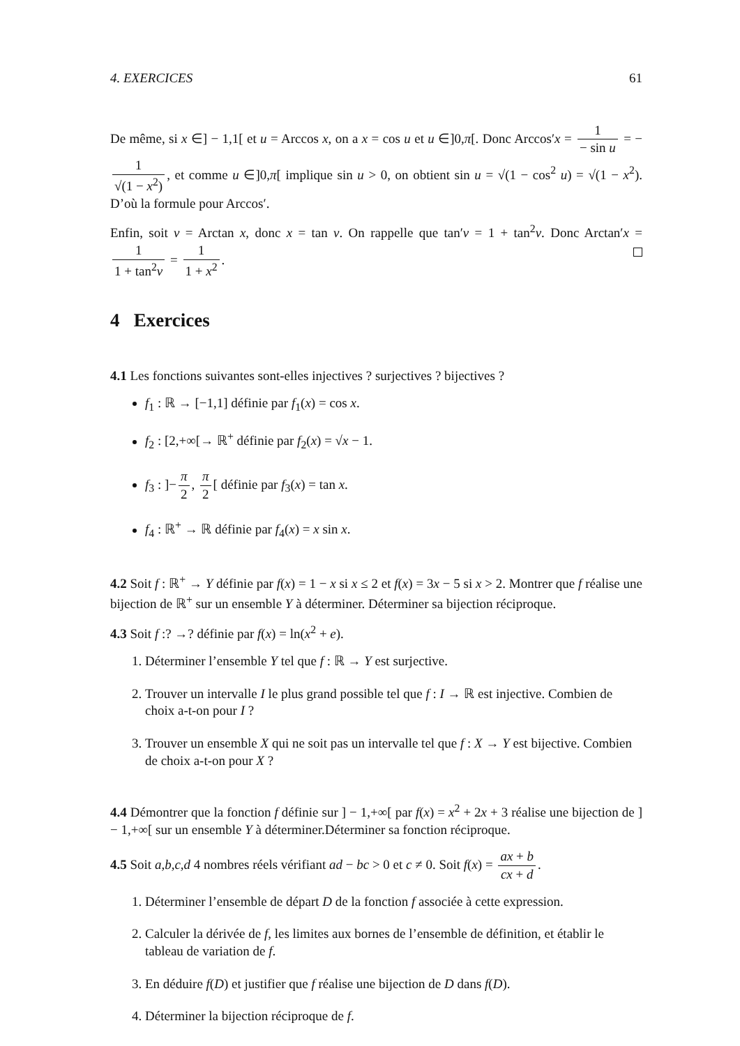4. EXERCICES 61
De même, si x ∈] − 1,1[ et u = Arccos x, on a x = cos u et u ∈]0,π[. Donc Arccos′x = 1 − sin u = − 1 √(1 − x<sup>2</sup>), et comme u ∈]0,π[ implique sin u > 0, on obtient sin u = √(1 − cos<sup>2</sup> u) = √(1 − x<sup>2</sup>). D’où la formule pour Arccos′.
Enfin, soit v = Arctan x, donc x = tan v. On rappelle que tan′v = 1 + tan<sup>2</sup>v. Donc Arctan′x = 1 1 + tan<sup>2</sup>v = 1 1 + x<sup>2</sup>.
4 Exercices
4.1 Les fonctions suivantes sont-elles injectives ? surjectives ? bijectives ?
f<sub>1</sub> : ℝ → [−1,1] définie par f<sub>1</sub>(x) = cos x.
f<sub>2</sub> : [2,+∞[→ ℝ<sup>+</sup> définie par f<sub>2</sub>(x) = √x − 1.
f<sub>3</sub> : ]− π 2, π 2 [ définie par f<sub>3</sub>(x) = tan x.
f<sub>4</sub> : ℝ<sup>+</sup> → ℝ définie par f<sub>4</sub>(x) = x sin x.
4.2 Soit f : ℝ<sup>+</sup> → Y définie par f(x) = 1 − x si x ≤ 2 et f(x) = 3x − 5 si x > 2. Montrer que f réalise une bijection de ℝ<sup>+</sup> sur un ensemble Y à déterminer. Déterminer sa bijection réciproque.
4.3 Soit f :? →? définie par f(x) = ln(x<sup>2</sup> + e).
1. Déterminer l’ensemble Y tel que f : ℝ → Y est surjective.
2. Trouver un intervalle I le plus grand possible tel que f : I → ℝ est injective. Combien de choix a-t-on pour I ?
3. Trouver un ensemble X qui ne soit pas un intervalle tel que f : X → Y est bijective. Combien de choix a-t-on pour X ?
4.4 Démontrer que la fonction f définie sur ] − 1,+∞[ par f(x) = x<sup>2</sup> + 2x + 3 réalise une bijection de ] − 1,+∞[ sur un ensemble Y à déterminer.Déterminer sa fonction réciproque.
4.5 Soit a,b,c,d 4 nombres réels vérifiant ad − bc > 0 et c ≠ 0. Soit f(x) = ax + b cx + d.
1. Déterminer l’ensemble de départ D de la fonction f associée à cette expression.
2. Calculer la dérivée de f, les limites aux bornes de l’ensemble de définition, et établir le tableau de variation de f.
3. En déduire f(D) et justifier que f réalise une bijection de D dans f(D).
4. Déterminer la bijection réciproque de f.